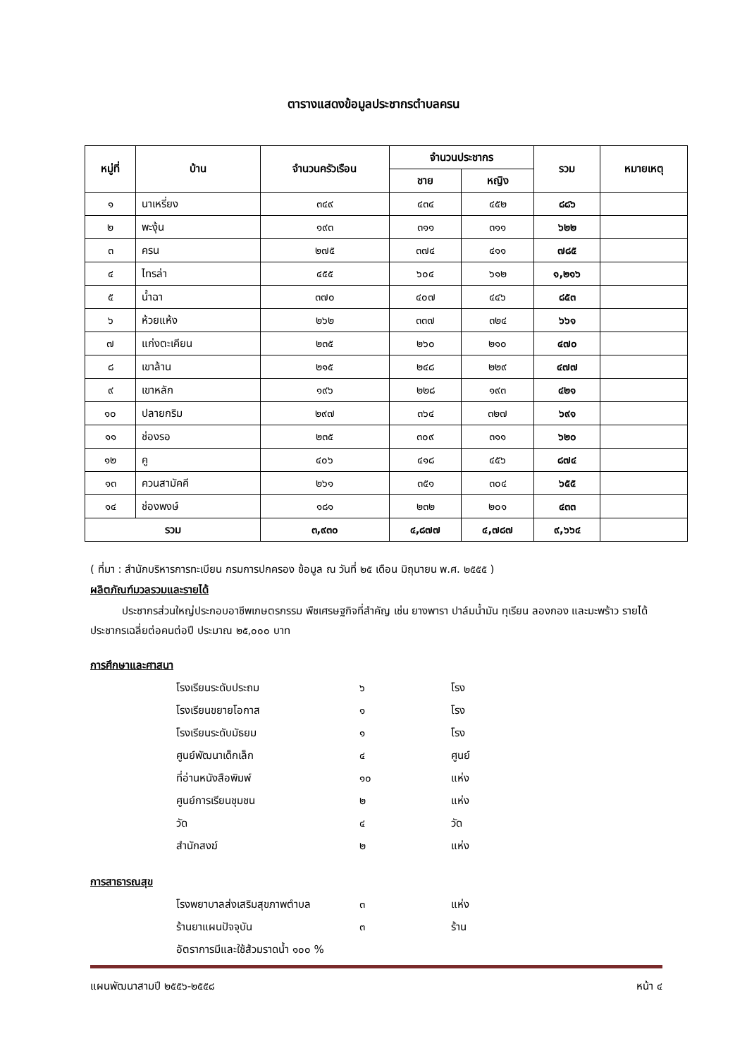ตารางแสดงข้อมูลประชากรตำบลครน
| หมู่ที่ | บ้าน | จำนวนครัวเรือน | จำนวนประชากร | | รวม | หมายเหตุ |
| --- | --- | --- | --- | --- | --- | --- |
| | | | ชาย | หญิง | | |
| ๑ | นาเหรี่ยง | ๓๔๙ | ๔๓๔ | ๔๕๒ | ๘๘๖ | |
| ๒ | พะงุ้น | ๑๙๓ | ๓๑๑ | ๓๑๑ | ๖๒๒ | |
| ๓ | ครน | ๒๗๕ | ๓๗๔ | ๔๑๑ | ๗๘๕ | |
| ๔ | ไทรล่า | ๔๕๕ | ๖๐๔ | ๖๑๒ | ๑,๒๑๖ | |
| ๕ | น้ำฉา | ๓๗๐ | ๔๐๗ | ๔๔๖ | ๘๕๓ | |
| ๖ | ห้วยแห้ง | ๒๖๒ | ๓๓๗ | ๓๒๔ | ๖๖๑ | |
| ๗ | แก่งตะเคียน | ๒๓๕ | ๒๖๐ | ๒๑๐ | ๔๗๐ | |
| ๘ | เขาล้าน | ๒๑๕ | ๒๔๘ | ๒๒๙ | ๔๗๗ | |
| ๙ | เขาหลัก | ๑๙๖ | ๒๒๘ | ๑๙๓ | ๔๒๑ | |
| ๑๐ | ปลายกริม | ๒๙๗ | ๓๖๔ | ๓๒๗ | ๖๙๑ | |
| ๑๑ | ช่องรอ | ๒๓๕ | ๓๐๙ | ๓๑๑ | ๖๒๐ | |
| ๑๒ | คู | ๔๐๖ | ๔๑๘ | ๔๕๖ | ๘๗๔ | |
| ๑๓ | ควนสามัคคี | ๒๖๑ | ๓๕๑ | ๓๐๔ | ๖๕๕ | |
| ๑๔ | ช่องพงษ์ | ๑๘๑ | ๒๓๒ | ๒๐๑ | ๔๓๓ | |
| รวม | | ๓,๙๓๐ | ๔,๘๗๗ | ๔,๗๘๗ | ๙,๖๖๔ | |
( ที่มา : สำนักบริหารการทะเบียน กรมการปกครอง ข้อมูล ณ วันที่ ๒๕ เดือน มิถุนายน พ.ศ. ๒๕๕๕ )
ผลิตภัณฑ์มวลรวมและรายได้
   ประชากรส่วนใหญ่ประกอบอาชีพเกษตรกรรม พืชเศรษฐกิจที่สำคัญ เช่น ยางพารา ปาล์มน้ำมัน ทุเรียน ลองกอง และมะพร้าว รายได้ประชากรเฉลี่ยต่อคนต่อปี ประมาณ ๒๕,๐๐๐ บาท
การศึกษาและศาสนา
โรงเรียนระดับประถม ๖ โรง
โรงเรียนขยายโอกาส ๑ โรง
โรงเรียนระดับมัธยม ๑ โรง
ศูนย์พัฒนาเด็กเล็ก ๔ ศูนย์
ที่อ่านหนังสือพิมพ์ ๑๐ แห่ง
ศูนย์การเรียนชุมชน ๒ แห่ง
วัด ๔ วัด
สำนักสงฆ์ ๒ แห่ง
การสาธารณสุข
โรงพยาบาลส่งเสริมสุขภาพตำบล ๓ แห่ง
ร้านยาแผนปัจจุบัน ๓ ร้าน
อัตราการมีและใช้ส้วมราดน้ำ ๑๐๐ %
แผนพัฒนาสามปี ๒๕๕๖-๒๕๕๘ หน้า ๔